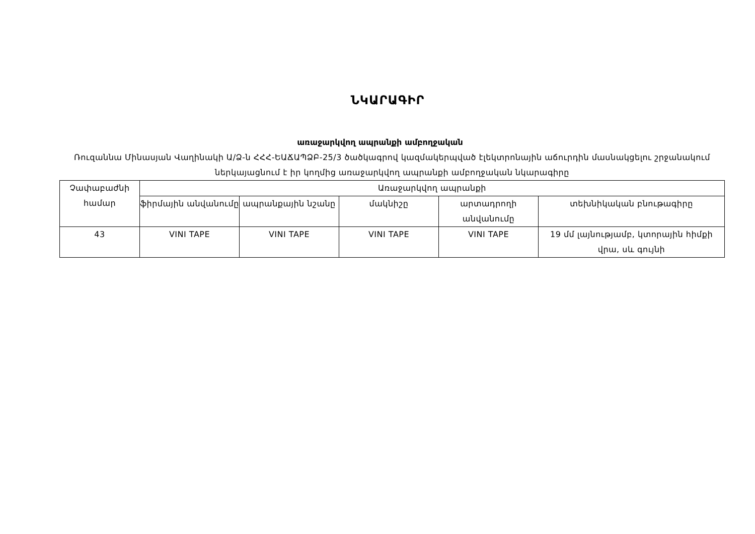ՆԿԱՐԱԳԻՐ
առաջարկվող ապրանքի ամբողջական
Ռուզաննա Մինասյան Վաղինակի Ա/Ձ-ն ՀՀՀ-ԵԱՃԱՊՁԲ-25/3 ծածկագրով կազմակերպված էլեկտրոնային աճուրդին մասնակցելու շրջանակում ներկայացնում է իր կողմից առաջարկվող ապրանքի ամբողջական նկարագիրը
| Չափաբաժնի համար | Առաջարկվող ապրանքի | | | | |
| --- | --- | --- | --- | --- | --- |
| | ֆիրմային անվանումը | ապրանքային նշանը | մակնիշը | արտադրողի անվանումը | տեխնիկական բնութագիրը |
| 43 | VINI TAPE | VINI TAPE | VINI TAPE | VINI TAPE | 19 մմ լայնությամբ, կտորային հիմքի վրա, սև գույնի |